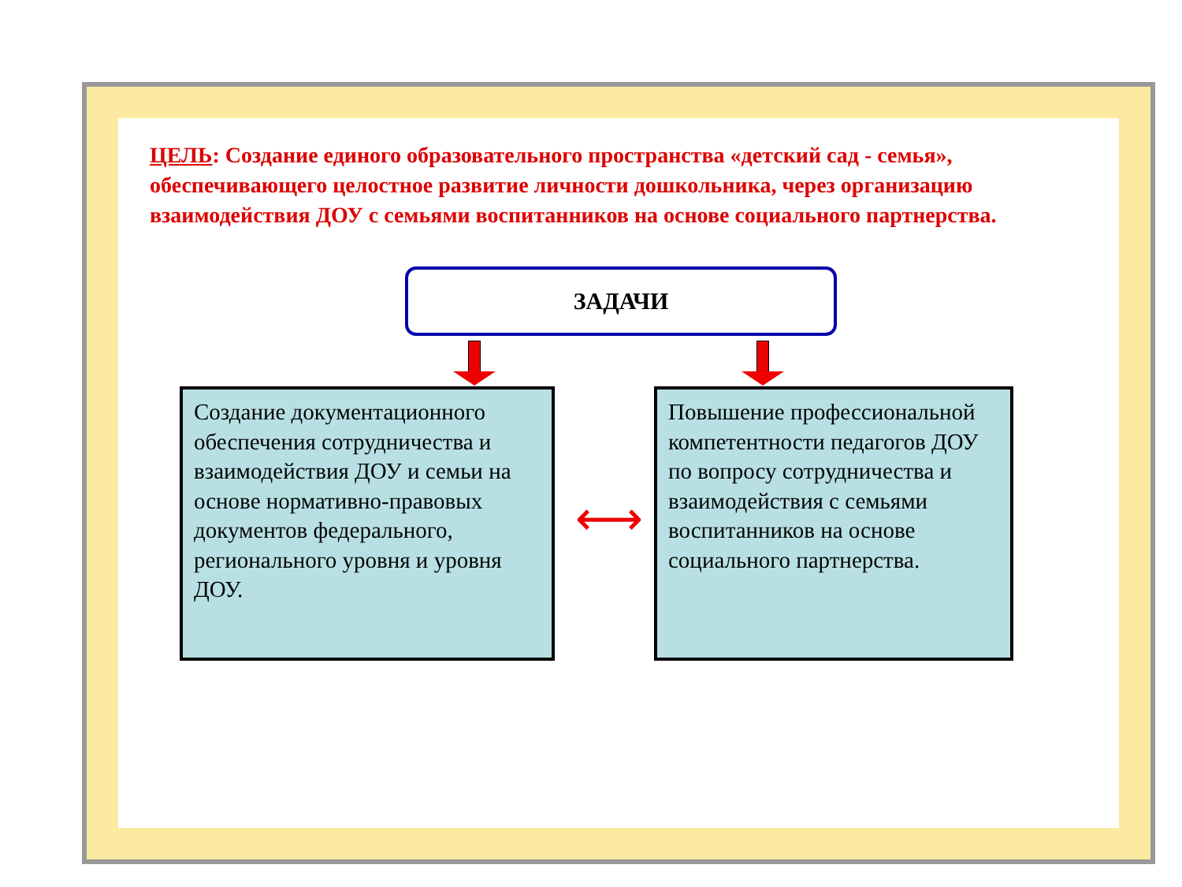ЦЕЛЬ: Создание единого образовательного пространства «детский сад - семья», обеспечивающего целостное развитие личности дошкольника, через организацию взаимодействия ДОУ с семьями воспитанников на основе социального партнерства.
ЗАДАЧИ
Создание документационного обеспечения сотрудничества и взаимодействия ДОУ и семьи на основе нормативно-правовых документов федерального, регионального уровня и уровня ДОУ.
⟷
Повышение профессиональной компетентности педагогов ДОУ по вопросу сотрудничества и взаимодействия с семьями воспитанников на основе социального партнерства.